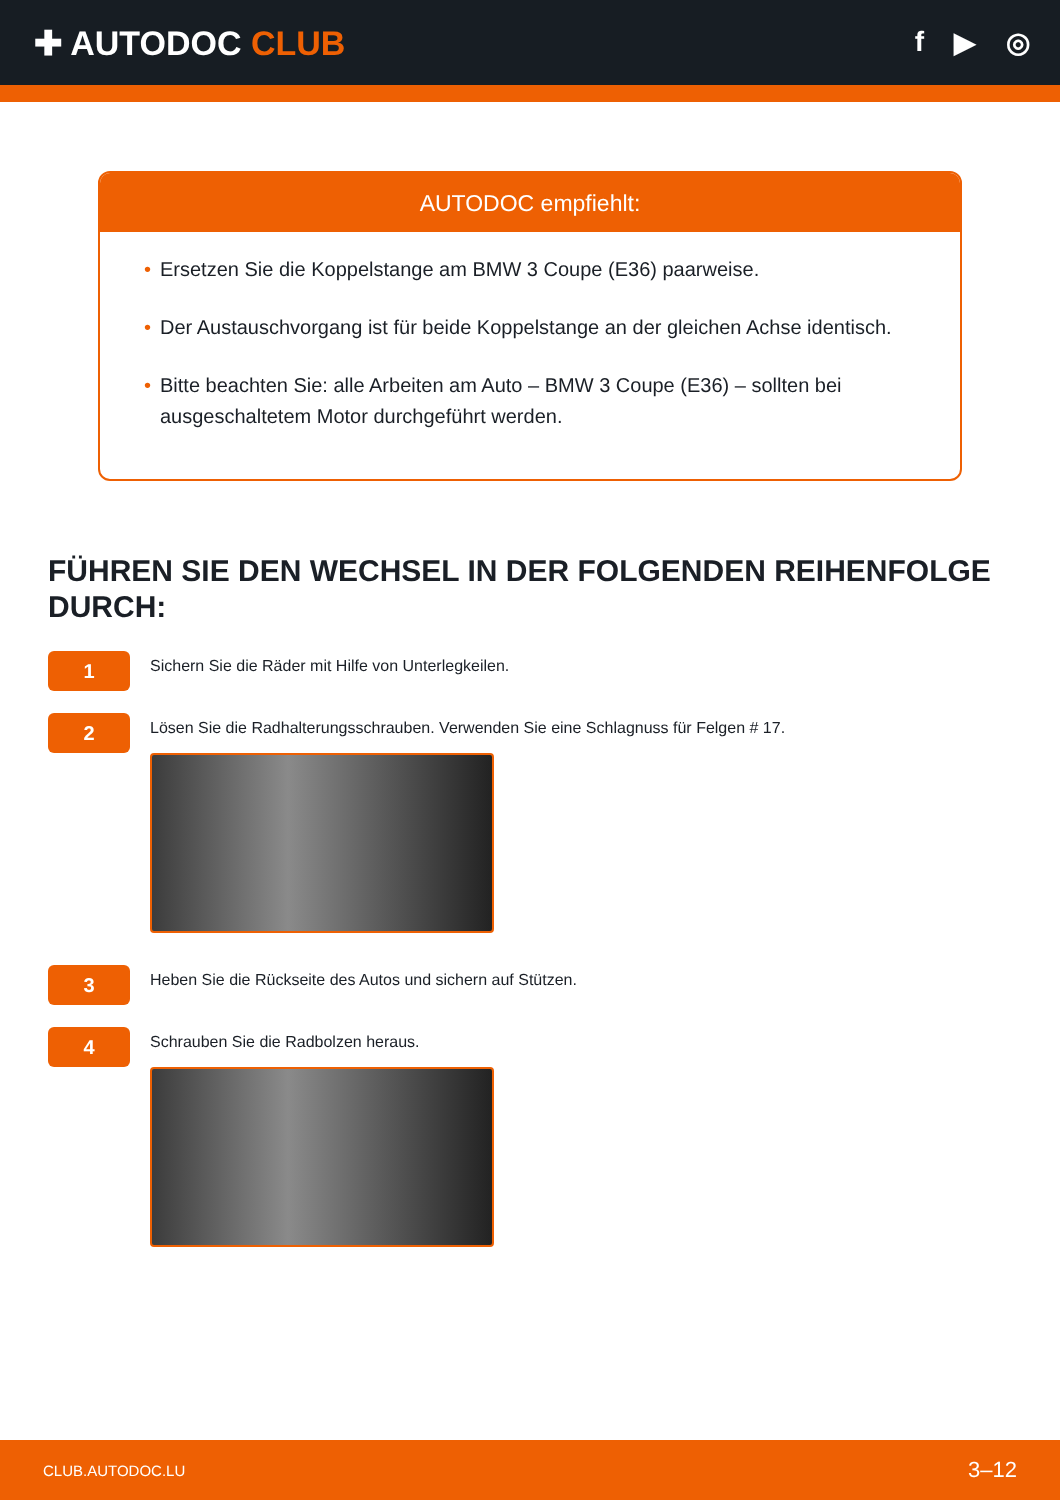✚ AUTODOC CLUB
f ▶ ◎
AUTODOC empfiehlt:
• Ersetzen Sie die Koppelstange am BMW 3 Coupe (E36) paarweise.
• Der Austauschvorgang ist für beide Koppelstange an der gleichen Achse identisch.
• Bitte beachten Sie: alle Arbeiten am Auto – BMW 3 Coupe (E36) – sollten bei ausgeschaltetem Motor durchgeführt werden.
FÜHREN SIE DEN WECHSEL IN DER FOLGENDEN REIHENFOLGE DURCH:
1
Sichern Sie die Räder mit Hilfe von Unterlegkeilen.
2
Lösen Sie die Radhalterungsschrauben. Verwenden Sie eine Schlagnuss für Felgen # 17.
3
Heben Sie die Rückseite des Autos und sichern auf Stützen.
4
Schrauben Sie die Radbolzen heraus.
CLUB.AUTODOC.LU 3–12